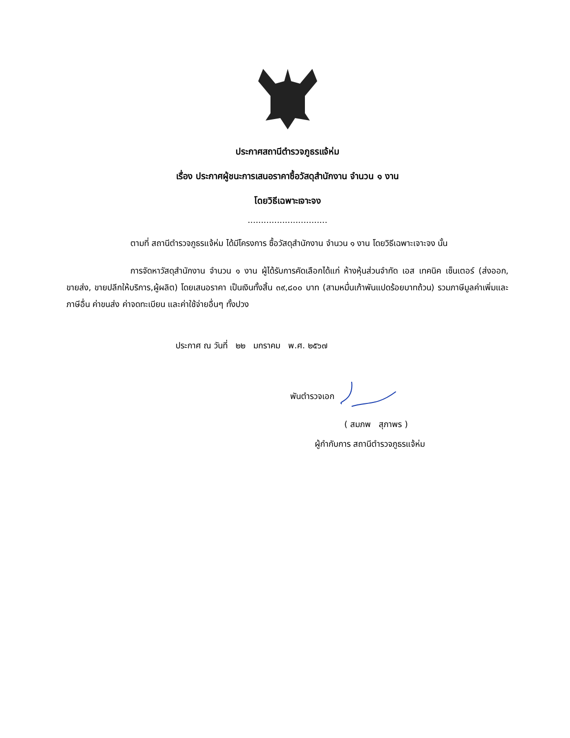ประกาศสถานีตำรวจภูธรแจ้ห่ม
เรื่อง ประกาศผู้ชนะการเสนอราคาซื้อวัสดุสำนักงาน จำนวน ๑ งาน
โดยวิธีเฉพาะเจาะจง
..............................
ตามที่ สถานีตำรวจภูธรแจ้ห่ม ได้มีโครงการ ซื้อวัสดุสำนักงาน จำนวน ๑ งาน โดยวิธีเฉพาะเจาะจง นั้น
การจัดหาวัสดุสำนักงาน จำนวน ๑ งาน ผู้ได้รับการคัดเลือกได้แก่ ห้างหุ้นส่วนจำกัด เอส เทคนิค เซ็นเตอร์ (ส่งออก, ขายส่ง, ขายปลีกให้บริการ,ผู้ผลิต) โดยเสนอราคา เป็นเงินทั้งสิ้น ๓๙,๘๐๐ บาท (สามหมื่นเก้าพันแปดร้อยบาทถ้วน) รวมภาษีมูลค่าเพิ่มและภาษีอื่น ค่าขนส่ง ค่าจดทะเบียน และค่าใช้จ่ายอื่นๆ ทั้งปวง
ประกาศ ณ วันที่ ๒๒ มกราคม พ.ศ. ๒๕๖๗
พันตำรวจเอก
( สมภพ สุภาพร )
ผู้กำกับการ สถานีตำรวจภูธรแจ้ห่ม